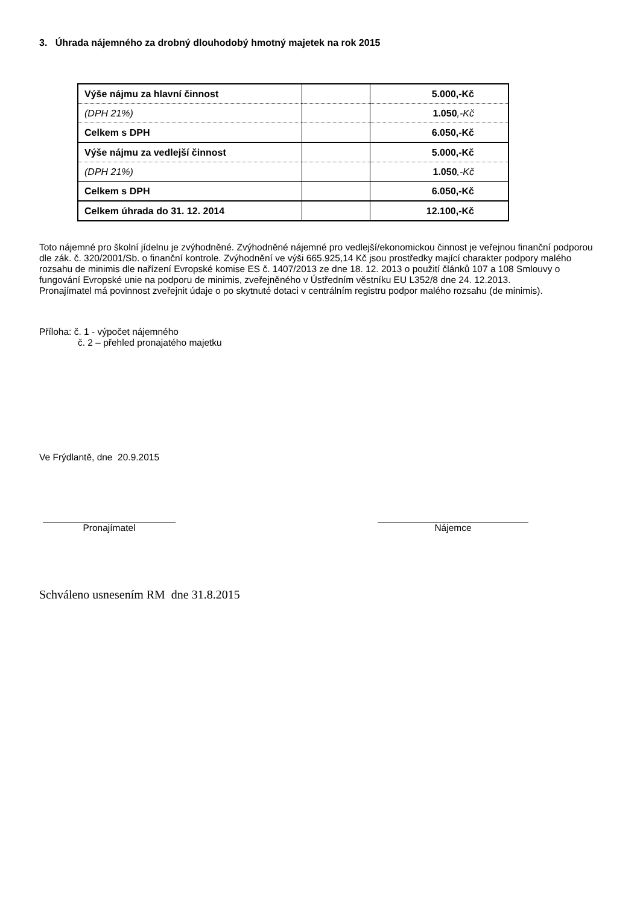3. Úhrada nájemného za drobný dlouhodobý hmotný majetek na rok 2015
| Výše nájmu za hlavní činnost | | 5.000,-Kč |
| (DPH 21%) | | 1.050 ,-Kč |
| Celkem s DPH | | 6.050,-Kč |
| Výše nájmu za vedlejší činnost | | 5.000,-Kč |
| (DPH 21%) | | 1.050 ,-Kč |
| Celkem s DPH | | 6.050,-Kč |
| Celkem úhrada do 31. 12. 2014 | | 12.100,-Kč |
Toto nájemné pro školní jídelnu je zvýhodněné. Zvýhodněné nájemné pro vedlejší/ekonomickou činnost je veřejnou finanční podporou dle zák. č. 320/2001/Sb. o finanční kontrole. Zvýhodnění ve výši 665.925,14 Kč jsou prostředky mající charakter podpory malého rozsahu de minimis dle nařízení Evropské komise ES č. 1407/2013 ze dne 18. 12. 2013 o použití článků 107 a 108 Smlouvy o fungování Evropské unie na podporu de minimis, zveřejněného v Ústředním věstníku EU L352/8 dne 24. 12.2013.
Pronajímatel má povinnost zveřejnit údaje o po skytnuté dotaci v centrálním registru podpor malého rozsahu (de minimis).
Příloha: č. 1 - výpočet nájemného
č. 2 – přehled pronajatého majetku
Ve Frýdlantě, dne 20.9.2015
Pronajímatel Nájemce
Schváleno usnesením RM dne 31.8.2015